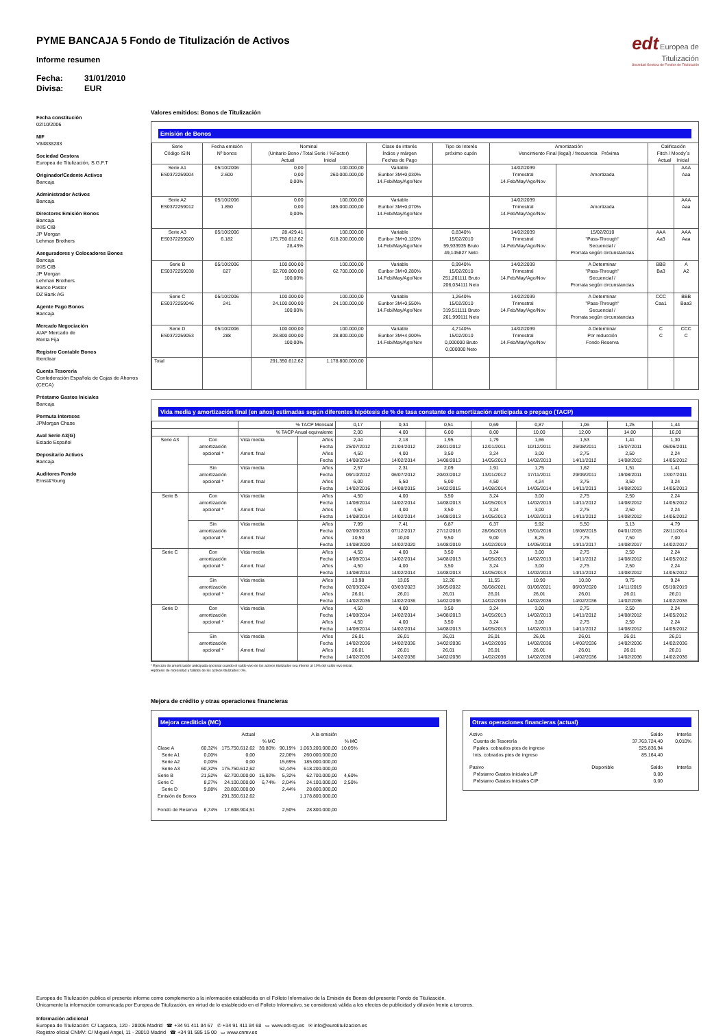edt Europea de Titulización
Sociedad Gestora de Fondos de Titulización
PYME BANCAJA 5 Fondo de Titulización de Activos
Informe resumen
Fecha: 31/01/2010
Divisa: EUR
Fecha constitución
02/10/2006
NIF
V84838283
Sociedad Gestora
Europea de Titulización, S.G.F.T
Originador/Cedente Activos
Bancaja
Administrador Activos
Bancaja
Directores Emisión Bonos
Bancaja
IXIS CIB
JP Morgan
Lehman Brothers
Aseguradores y Colocadores Bonos
Bancaja
IXIS CIB
JP Morgan
Lehman Brothers
Banco Pastor
DZ Bank AG
Agente Pago Bonos
Bancaja
Mercado Negociación
AIAF Mercado de
Renta Fija
Registro Contable Bonos
Iberclear
Cuenta Tesorería
Confederación Española de Cajas de Ahorros
(CECA)
Préstamo Gastos Iniciales
Bancaja
Permuta Intereses
JPMorgan Chase
Aval Serie A3(G)
Estado Español
Depositario Activos
Bancaja
Auditores Fondo
Ernst&Young
Valores emitidos: Bonos de Titulización
Emisión de Bonos
| Serie Código ISIN | Fecha emisión Nº bonos | Nominal (Unitario Bono / Total Serie / %Factor) Actual Inicial | | Clase de interés Índice y márgen Fechas de Pago | Tipo de Interés próximo cupón | Amortización Vencimiento Final (legal) / frecuencia Próxima | | Calificación Fitch / Moody´s Actual Inicial | |
| --- | --- | --- | --- | --- | --- | --- | --- | --- | --- |
| Serie A1 ES0372259004 | 05/10/2006 2.600 | 0,00 0,00 0,00% | 100.000,00 260.000.000,00 | Variable Euribor 3M+0,030% 14.Feb/May/Ago/Nov | | 14/02/2039 Trimestral 14.Feb/May/Ago/Nov | Amortizada | | AAA Aaa |
| Serie A2 ES0372259012 | 05/10/2006 1.850 | 0,00 0,00 0,00% | 100.000,00 185.000.000,00 | Variable Euribor 3M+0,070% 14.Feb/May/Ago/Nov | | 14/02/2039 Trimestral 14.Feb/May/Ago/Nov | Amortizada | | AAA Aaa |
| Serie A3 ES0372259020 | 05/10/2006 6.182 | 28.429,41 175.750.612,62 28,43% | 100.000,00 618.200.000,00 | Variable Euribor 3M+0,120% 14.Feb/May/Ago/Nov | 0,8340% 15/02/2010 59,933935 Bruto 49,145827 Neto | 14/02/2039 Trimestral 14.Feb/May/Ago/Nov | 15/02/2010 "Pass-Through" Secuencial / Prorrata según circunstancias | AAA Aa3 | AAA Aaa |
| Serie B ES0372259038 | 05/10/2006 627 | 100.000,00 62.700.000,00 100,00% | 100.000,00 62.700.000,00 | Variable Euribor 3M+0,280% 14.Feb/May/Ago/Nov | 0,9940% 15/02/2010 251,261111 Bruto 206,034111 Neto | 14/02/2039 Trimestral 14.Feb/May/Ago/Nov | A Determinar "Pass-Through" Secuencial / Prorrata según circunstancias | BBB Ba3 | A A2 |
| Serie C ES0372259046 | 05/10/2006 241 | 100.000,00 24.100.000,00 100,00% | 100.000,00 24.100.000,00 | Variable Euribor 3M+0,550% 14.Feb/May/Ago/Nov | 1,2640% 15/02/2010 319,511111 Bruto 261,999111 Neto | 14/02/2039 Trimestral 14.Feb/May/Ago/Nov | A Determinar "Pass-Through" Secuencial / Prorrata según circunstancias | CCC Caa1 | BBB Baa3 |
| Serie D ES0372259053 | 05/10/2006 288 | 100.000,00 28.800.000,00 100,00% | 100.000,00 28.800.000,00 | Variable Euribor 3M+4,000% 14.Feb/May/Ago/Nov | 4,7140% 15/02/2010 0,000000 Bruto 0,000000 Neto | 14/02/2039 Trimestral 14.Feb/May/Ago/Nov | A Determinar Por reducción Fondo Reserva | C C | CCC C |
| Total | | 291.350.612,62 | 1.178.800.000,00 | | | | | | |
Vida media y amortización final (en años) estimadas según diferentes hipótesis de % de tasa constante de amortización anticipada o prepago (TACP)
| | | % TACP Mensual | | 0,17 | 0,34 | 0,51 | 0,69 | 0,87 | 1,06 | 1,25 | 1,44 |
| --- | --- | --- | --- | --- | --- | --- | --- | --- | --- | --- | --- |
| | | % TACP Anual equivalente | | 2,00 | 4,00 | 6,00 | 8,00 | 10,00 | 12,00 | 14,00 | 16,00 |
| Serie A3 | Con amortización opcional * | Vida media Amort. final | Años Fecha Años Fecha | 2,44 25/07/2012 4,50 14/08/2014 | 2,18 21/04/2012 4,00 14/02/2014 | 1,95 28/01/2012 3,50 14/08/2013 | 1,79 12/01/2011 3,24 14/05/2013 | 1,66 10/12/2011 3,00 14/02/2013 | 1,53 26/08/2011 2,75 14/11/2012 | 1,41 15/07/2011 2,50 14/08/2012 | 1,30 06/06/2011 2,24 14/05/2012 |
| | Sin amortización opcional * | Vida media Amort. final | Años Fecha Años Fecha | 2,57 09/10/2012 6,00 14/02/2016 | 2,31 06/07/2012 5,50 14/08/2015 | 2,09 20/03/2012 5,00 14/02/2015 | 1,91 13/01/2012 4,50 14/08/2014 | 1,75 17/11/2011 4,24 14/05/2014 | 1,62 29/09/2011 3,75 14/11/2013 | 1,51 19/08/2011 3,50 14/08/2013 | 1,41 13/07/2011 3,24 14/05/2013 |
| Serie B | Con amortización opcional * | Vida media Amort. final | Años Fecha Años Fecha | 4,50 14/08/2014 4,50 14/08/2014 | 4,00 14/02/2014 4,00 14/02/2014 | 3,50 14/08/2013 3,50 14/08/2013 | 3,24 14/05/2013 3,24 14/05/2013 | 3,00 14/02/2013 3,00 14/02/2013 | 2,75 14/11/2012 2,75 14/11/2012 | 2,50 14/08/2012 2,50 14/08/2012 | 2,24 14/05/2012 2,24 14/05/2012 |
| | Sin amortización opcional * | Vida media Amort. final | Años Fecha Años Fecha | 7,99 02/09/2018 10,50 14/08/2020 | 7,41 07/12/2017 10,00 14/02/2020 | 6,87 27/12/2016 9,50 14/08/2019 | 6,37 28/06/2016 9,00 14/02/2019 | 5,92 15/01/2016 8,25 14/05/2018 | 5,50 16/08/2015 7,75 14/11/2017 | 5,13 04/01/2015 7,50 14/08/2017 | 4,79 28/11/2014 7,00 14/02/2017 |
| Serie C | Con amortización opcional * | Vida media Amort. final | Años Fecha Años Fecha | 4,50 14/08/2014 4,50 14/08/2014 | 4,00 14/02/2014 4,00 14/02/2014 | 3,50 14/08/2013 3,50 14/08/2013 | 3,24 14/05/2013 3,24 14/05/2013 | 3,00 14/02/2013 3,00 14/02/2013 | 2,75 14/11/2012 2,75 14/11/2012 | 2,50 14/08/2012 2,50 14/08/2012 | 2,24 14/05/2012 2,24 14/05/2012 |
| | Sin amortización opcional * | Vida media Amort. final | Años Fecha Años Fecha | 13,98 02/03/2024 26,01 14/02/2036 | 13,05 03/03/2023 26,01 14/02/2036 | 12,26 16/05/2022 26,01 14/02/2036 | 11,55 30/08/2021 26,01 14/02/2036 | 10,90 01/06/2021 26,01 14/02/2036 | 10,30 06/03/2020 26,01 14/02/2036 | 9,75 14/11/2019 26,01 14/02/2036 | 9,24 05/10/2019 26,01 14/02/2036 |
| Serie D | Con amortización opcional * | Vida media Amort. final | Años Fecha Años Fecha | 4,50 14/08/2014 4,50 14/08/2014 | 4,00 14/02/2014 4,00 14/02/2014 | 3,50 14/08/2013 3,50 14/08/2013 | 3,24 14/05/2013 3,24 14/05/2013 | 3,00 14/02/2013 3,00 14/02/2013 | 2,75 14/11/2012 2,75 14/11/2012 | 2,50 14/08/2012 2,50 14/08/2012 | 2,24 14/05/2012 2,24 14/05/2012 |
| | Sin amortización opcional * | Vida media Amort. final | Años Fecha Años Fecha | 26,01 14/02/2036 26,01 14/02/2036 | 26,01 14/02/2036 26,01 14/02/2036 | 26,01 14/02/2036 26,01 14/02/2036 | 26,01 14/02/2036 26,01 14/02/2036 | 26,01 14/02/2036 26,01 14/02/2036 | 26,01 14/02/2036 26,01 14/02/2036 | 26,01 14/02/2036 26,01 14/02/2036 | 26,01 14/02/2036 26,01 14/02/2036 |
* Ejercicio de amortización anticipada opcional cuando el saldo vivo de los activos titulizados sea inferior al 10% del saldo vivo inicial.
Hipótesis de morosidad y fallidos de los activos titulizados: 0%.
Mejora de crédito y otras operaciones financieras
Mejora crediticia (MC)
| | | Actual | | | A la emisión | |
| | | | % MC | | | % MC |
| Clase A | 60,32% | 175.750.612,62 | 39,80% | 90,19% | 1.063.200.000,00 | 10,05% |
| Serie A1 | 0,00% | 0,00 | | 22,06% | 260.000.000,00 | |
| Serie A2 | 0,00% | 0,00 | | 15,69% | 185.000.000,00 | |
| Serie A3 | 60,32% | 175.750.612,62 | | 52,44% | 618.200.000,00 | |
| Serie B | 21,52% | 62.700.000,00 | 15,92% | 5,32% | 62.700.000,00 | 4,60% |
| Serie C | 8,27% | 24.100.000,00 | 6,74% | 2,04% | 24.100.000,00 | 2,50% |
| Serie D | 9,88% | 28.800.000,00 | | 2,44% | 28.800.000,00 | |
| Emisión de Bonos | | 291.350.612,62 | | | 1.178.800.000,00 | |
| Fondo de Reserva | 6,74% | 17.698.904,51 | | 2,50% | 28.800.000,00 | |
Otras operaciones financieras (actual)
| Activo | | Saldo | Interés |
| Cuenta de Tesorería | | 37.763.724,40 | 0,010% |
| Ppales. cobrados ptes de ingreso | | 525.836,94 | |
| Ints. cobrados ptes de ingreso | | 85.164,40 | |
| Pasivo | Disponible | Saldo | Interés |
| Préstamo Gastos Iniciales L/P | | 0,00 | |
| Préstamo Gastos Iniciales C/P | | 0,00 | |
Europea de Titulización publica el presente informe como complemento a la información establecida en el Folleto Informativo de la Emisión de Bonos del presente Fondo de Titulización.
Únicamente la información comunicada por Europea de Titulización, en virtud de lo establecido en el Folleto Informativo, se considerará válida a los efectos de publicidad y difusión frente a terceros.
Información adicional
Europea de Titulización: C/ Lagasca, 120 - 28006 Madrid ☎ +34 91 411 84 67 ✆ +34 91 411 84 68 ▭ www.edt-sg.es ✉ info@eurotitulizacion.es
Registro oficial CNMV: C/ Miguel Angel, 11 - 28010 Madrid ☎ +34 91 585 15 00 ▭ www.cnmv.es